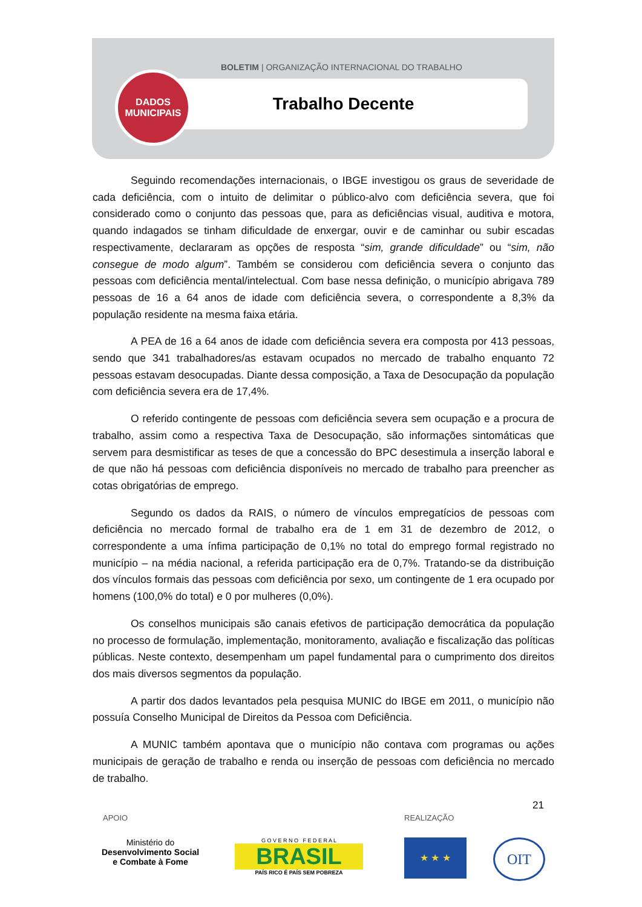BOLETIM | ORGANIZAÇÃO INTERNACIONAL DO TRABALHO
Trabalho Decente
DADOS
MUNICIPAIS
Seguindo recomendações internacionais, o IBGE investigou os graus de severidade de cada deficiência, com o intuito de delimitar o público-alvo com deficiência severa, que foi considerado como o conjunto das pessoas que, para as deficiências visual, auditiva e motora, quando indagados se tinham dificuldade de enxergar, ouvir e de caminhar ou subir escadas respectivamente, declararam as opções de resposta “sim, grande dificuldade” ou “sim, não consegue de modo algum”. Também se considerou com deficiência severa o conjunto das pessoas com deficiência mental/intelectual. Com base nessa definição, o município abrigava 789 pessoas de 16 a 64 anos de idade com deficiência severa, o correspondente a 8,3% da população residente na mesma faixa etária.
A PEA de 16 a 64 anos de idade com deficiência severa era composta por 413 pessoas, sendo que 341 trabalhadores/as estavam ocupados no mercado de trabalho enquanto 72 pessoas estavam desocupadas. Diante dessa composição, a Taxa de Desocupação da população com deficiência severa era de 17,4%.
O referido contingente de pessoas com deficiência severa sem ocupação e a procura de trabalho, assim como a respectiva Taxa de Desocupação, são informações sintomáticas que servem para desmistificar as teses de que a concessão do BPC desestimula a inserção laboral e de que não há pessoas com deficiência disponíveis no mercado de trabalho para preencher as cotas obrigatórias de emprego.
Segundo os dados da RAIS, o número de vínculos empregatícios de pessoas com deficiência no mercado formal de trabalho era de 1 em 31 de dezembro de 2012, o correspondente a uma ínfima participação de 0,1% no total do emprego formal registrado no município – na média nacional, a referida participação era de 0,7%. Tratando-se da distribuição dos vínculos formais das pessoas com deficiência por sexo, um contingente de 1 era ocupado por homens (100,0% do total) e 0 por mulheres (0,0%).
Os conselhos municipais são canais efetivos de participação democrática da população no processo de formulação, implementação, monitoramento, avaliação e fiscalização das políticas públicas. Neste contexto, desempenham um papel fundamental para o cumprimento dos direitos dos mais diversos segmentos da população.
A partir dos dados levantados pela pesquisa MUNIC do IBGE em 2011, o município não possuía Conselho Municipal de Direitos da Pessoa com Deficiência.
A MUNIC também apontava que o município não contava com programas ou ações municipais de geração de trabalho e renda ou inserção de pessoas com deficiência no mercado de trabalho.
21
APOIO REALIZAÇÃO
Ministério do
Desenvolvimento Social
e Combate à Fome
G O V E R N O F E D E R A L
BRASIL
PAÍS RICO É PAÍS SEM POBREZA
★ ★ ★ OIT